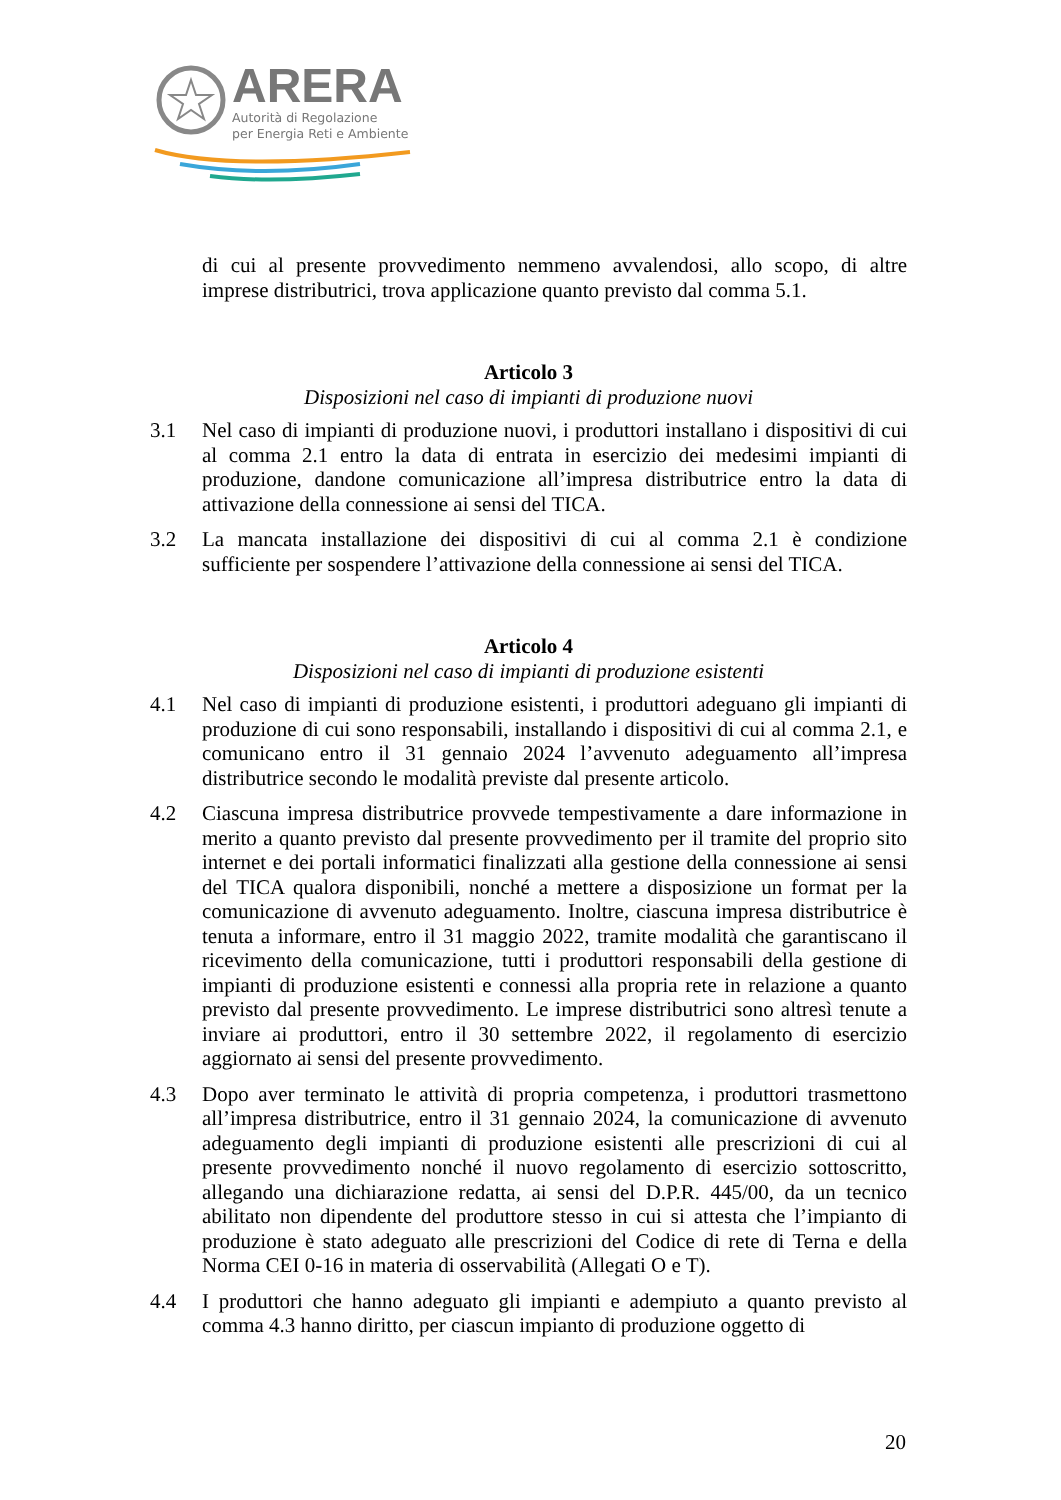ARERA
Autorità di Regolazione
per Energia Reti e Ambiente
di cui al presente provvedimento nemmeno avvalendosi, allo scopo, di altre imprese distributrici, trova applicazione quanto previsto dal comma 5.1.
Articolo 3
Disposizioni nel caso di impianti di produzione nuovi
3.1 Nel caso di impianti di produzione nuovi, i produttori installano i dispositivi di cui al comma 2.1 entro la data di entrata in esercizio dei medesimi impianti di produzione, dandone comunicazione all’impresa distributrice entro la data di attivazione della connessione ai sensi del TICA.
3.2 La mancata installazione dei dispositivi di cui al comma 2.1 è condizione sufficiente per sospendere l’attivazione della connessione ai sensi del TICA.
Articolo 4
Disposizioni nel caso di impianti di produzione esistenti
4.1 Nel caso di impianti di produzione esistenti, i produttori adeguano gli impianti di produzione di cui sono responsabili, installando i dispositivi di cui al comma 2.1, e comunicano entro il 31 gennaio 2024 l’avvenuto adeguamento all’impresa distributrice secondo le modalità previste dal presente articolo.
4.2 Ciascuna impresa distributrice provvede tempestivamente a dare informazione in merito a quanto previsto dal presente provvedimento per il tramite del proprio sito internet e dei portali informatici finalizzati alla gestione della connessione ai sensi del TICA qualora disponibili, nonché a mettere a disposizione un format per la comunicazione di avvenuto adeguamento. Inoltre, ciascuna impresa distributrice è tenuta a informare, entro il 31 maggio 2022, tramite modalità che garantiscano il ricevimento della comunicazione, tutti i produttori responsabili della gestione di impianti di produzione esistenti e connessi alla propria rete in relazione a quanto previsto dal presente provvedimento. Le imprese distributrici sono altresì tenute a inviare ai produttori, entro il 30 settembre 2022, il regolamento di esercizio aggiornato ai sensi del presente provvedimento.
4.3 Dopo aver terminato le attività di propria competenza, i produttori trasmettono all’impresa distributrice, entro il 31 gennaio 2024, la comunicazione di avvenuto adeguamento degli impianti di produzione esistenti alle prescrizioni di cui al presente provvedimento nonché il nuovo regolamento di esercizio sottoscritto, allegando una dichiarazione redatta, ai sensi del D.P.R. 445/00, da un tecnico abilitato non dipendente del produttore stesso in cui si attesta che l’impianto di produzione è stato adeguato alle prescrizioni del Codice di rete di Terna e della Norma CEI 0-16 in materia di osservabilità (Allegati O e T).
4.4 I produttori che hanno adeguato gli impianti e adempiuto a quanto previsto al comma 4.3 hanno diritto, per ciascun impianto di produzione oggetto di
20